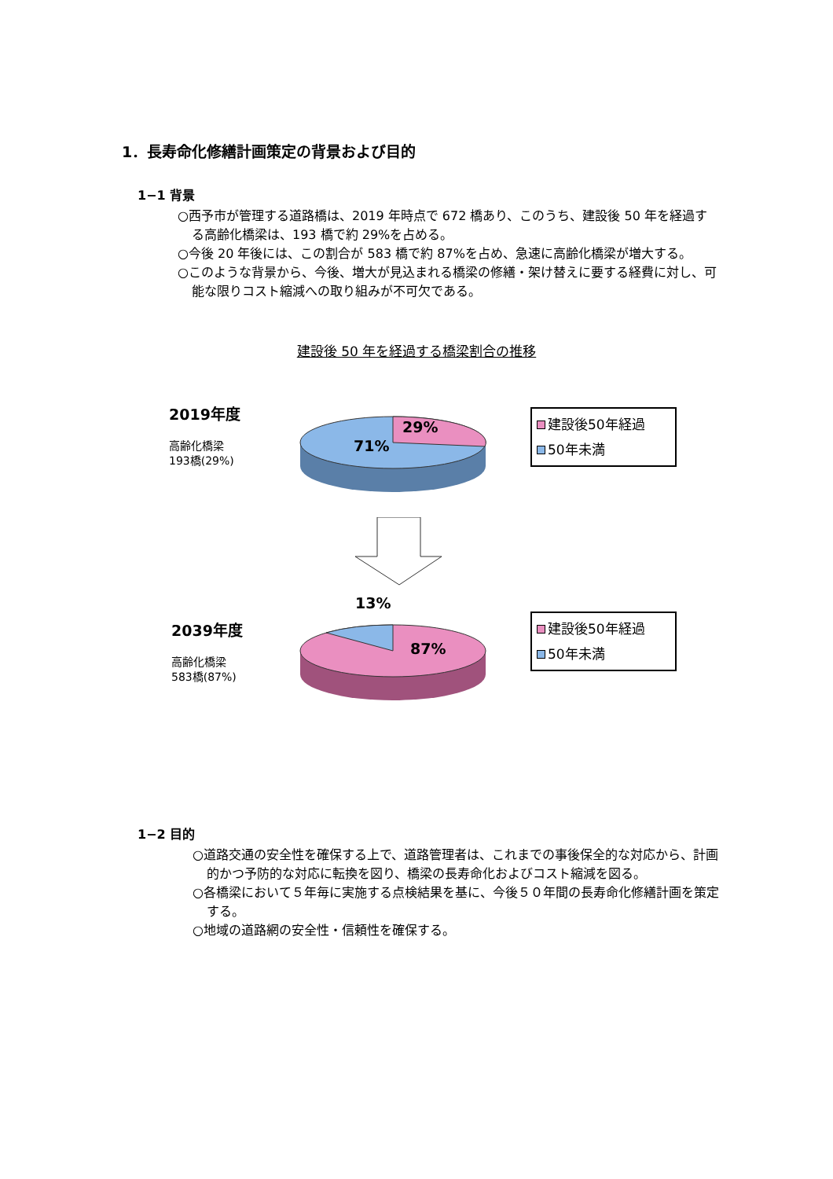1．長寿命化修繕計画策定の背景および目的
1−1 背景
○西予市が管理する道路橋は、2019 年時点で 672 橋あり、このうち、建設後 50 年を経過する高齢化橋梁は、193 橋で約 29%を占める。
○今後 20 年後には、この割合が 583 橋で約 87%を占め、急速に高齢化橋梁が増大する。
○このような背景から、今後、増大が見込まれる橋梁の修繕・架け替えに要する経費に対し、可能な限りコスト縮減への取り組みが不可欠である。
建設後 50 年を経過する橋梁割合の推移
2019年度
高齢化橋梁
193橋(29%)
71%
29%
建設後50年経過
50年未満
13%
2039年度
高齢化橋梁
583橋(87%)
87%
建設後50年経過
50年未満
1−2 目的
○道路交通の安全性を確保する上で、道路管理者は、これまでの事後保全的な対応から、計画的かつ予防的な対応に転換を図り、橋梁の長寿命化およびコスト縮減を図る。
○各橋梁において５年毎に実施する点検結果を基に、今後５０年間の長寿命化修繕計画を策定する。
○地域の道路網の安全性・信頼性を確保する。